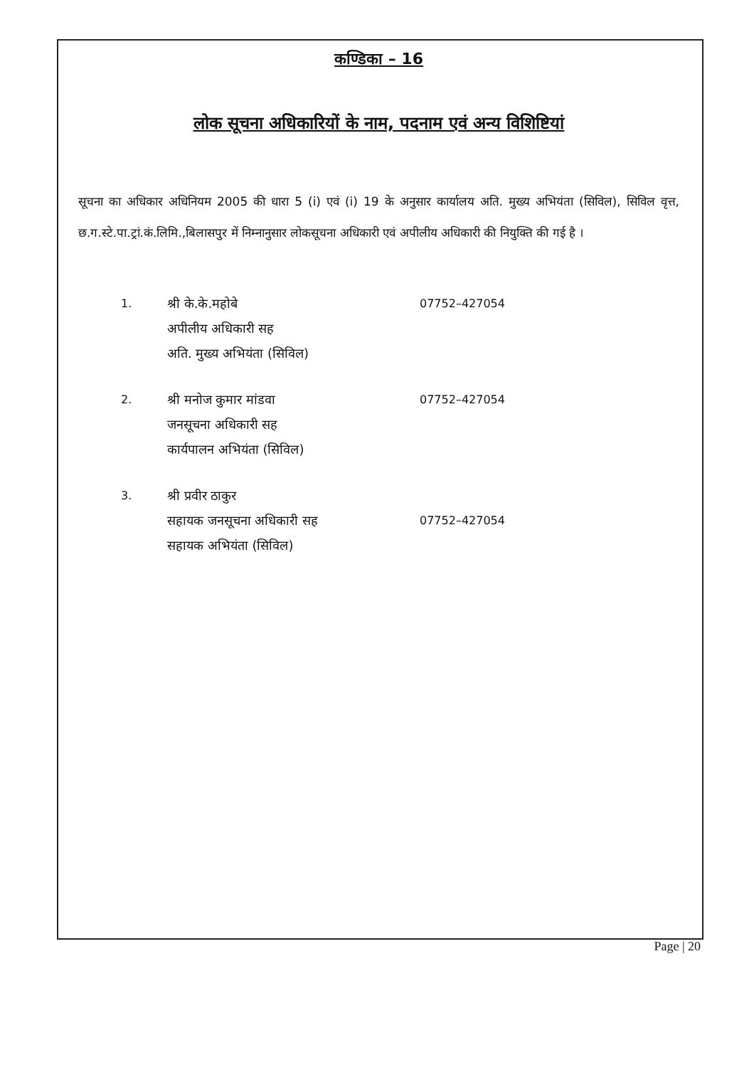कण्डिका – 16
लोक सूचना अधिकारियों के नाम, पदनाम एवं अन्य विशिष्टियां
सूचना का अधिकार अधिनियम 2005 की धारा 5 (i) एवं (i) 19 के अनुसार कार्यालय अति. मुख्य अभियंता (सिविल), सिविल वृत्त, छ.ग.स्टे.पा.ट्रां.कं.लिमि.,बिलासपुर में निम्नानुसार लोकसूचना अधिकारी एवं अपीलीय अधिकारी की नियुक्ति की गई है ।
| 1. | श्री के.के.महोबे अपीलीय अधिकारी सह अति. मुख्य अभियंता (सिविल) | 07752–427054 |
| 2. | श्री मनोज कुमार मांडवा जनसूचना अधिकारी सह कार्यपालन अभियंता (सिविल) | 07752–427054 |
| 3. | श्री प्रवीर ठाकुर सहायक जनसूचना अधिकारी सह सहायक अभियंता (सिविल) | 07752–427054 |
Page | 20